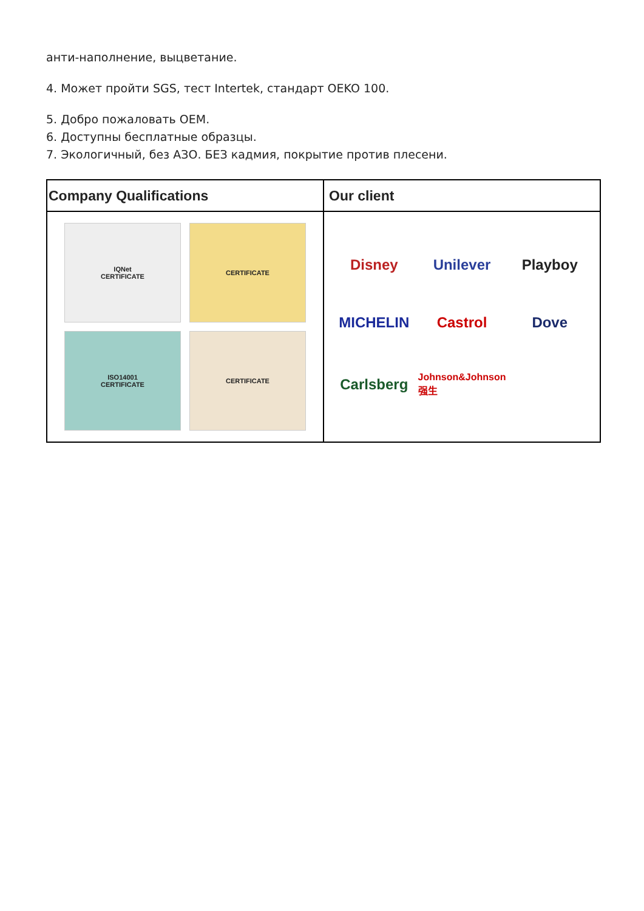анти-наполнение, выцветание.
4. Может пройти SGS, тест Intertek, стандарт OEKO 100.
5. Добро пожаловать OEM.
6. Доступны бесплатные образцы.
7. Экологичный, без АЗО. БЕЗ кадмия, покрытие против плесени.
Company Qualifications Our client
IQNet
CERTIFICATE
CERTIFICATE
ISO14001
CERTIFICATE
CERTIFICATE
Disney
Unilever
Playboy
MICHELIN
Castrol
Dove
Carlsberg
Johnson&Johnson 强生